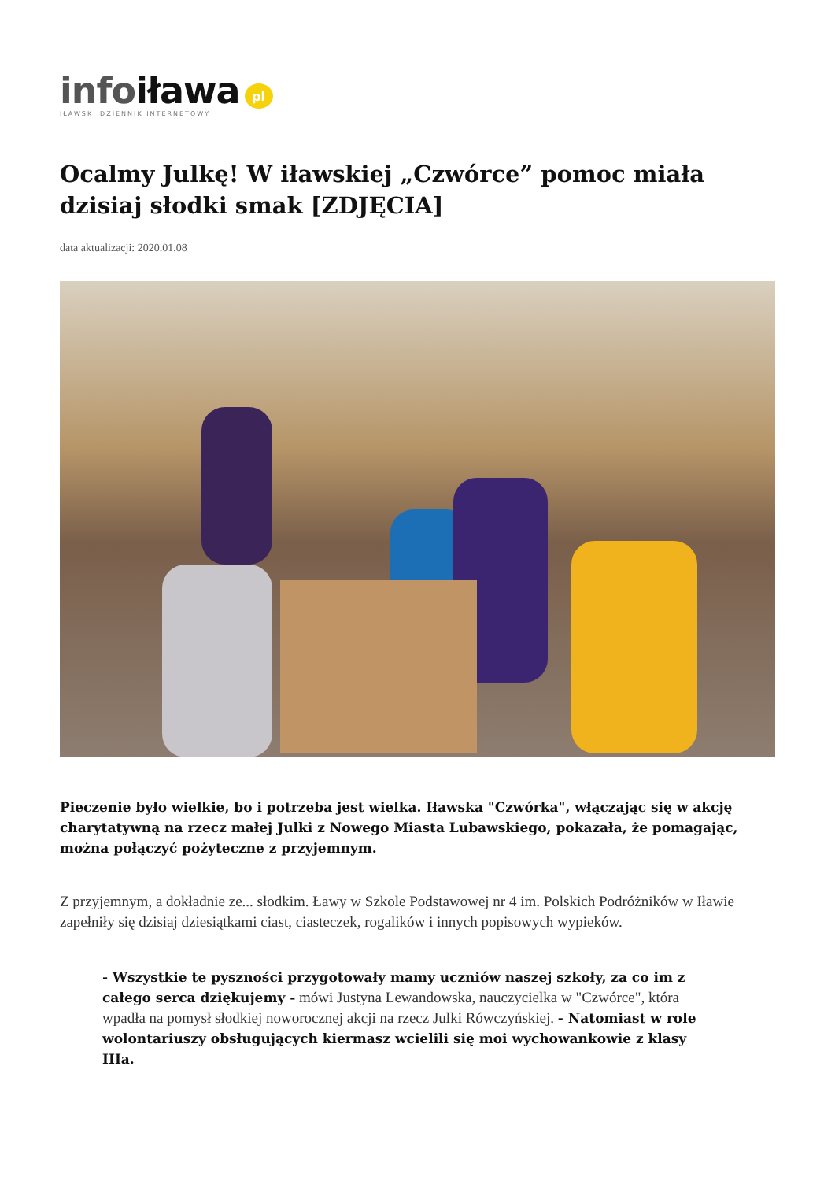infoiława pl
IŁAWSKI DZIENNIK INTERNETOWY
Ocalmy Julkę! W iławskiej „Czwórce” pomoc miała dzisiaj słodki smak [ZDJĘCIA]
data aktualizacji: 2020.01.08
Pieczenie było wielkie, bo i potrzeba jest wielka. Iławska "Czwórka", włączając się w akcję charytatywną na rzecz małej Julki z Nowego Miasta Lubawskiego, pokazała, że pomagając, można połączyć pożyteczne z przyjemnym.
Z przyjemnym, a dokładnie ze... słodkim. Ławy w Szkole Podstawowej nr 4 im. Polskich Podróżników w Iławie zapełniły się dzisiaj dziesiątkami ciast, ciasteczek, rogalików i innych popisowych wypieków.
- Wszystkie te pyszności przygotowały mamy uczniów naszej szkoły, za co im z całego serca dziękujemy - mówi Justyna Lewandowska, nauczycielka w "Czwórce", która wpadła na pomysł słodkiej noworocznej akcji na rzecz Julki Rówczyńskiej. - Natomiast w role wolontariuszy obsługujących kiermasz wcielili się moi wychowankowie z klasy IIIa.